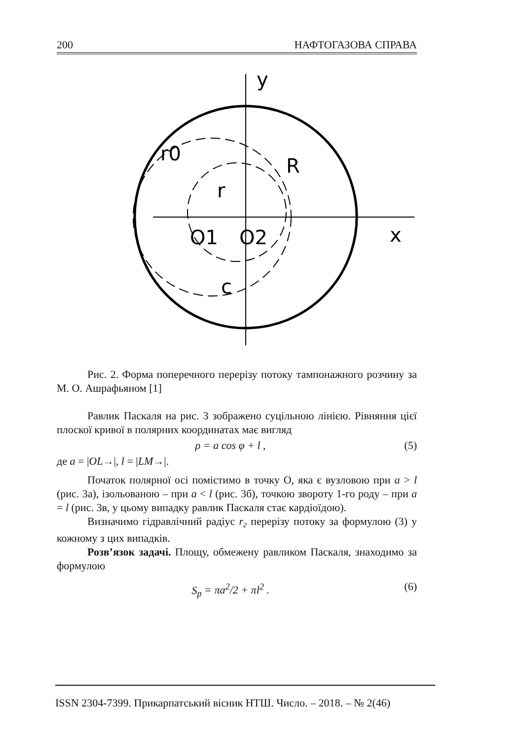200 НАФТОГАЗОВА СПРАВА
y
x
O1
O2
R
r
r0
c
Рис. 2. Форма поперечного перерізу потоку тампонажного розчи­ну за М. О. Ашрафьяном [1]
Равлик Паскаля на рис. 3 зображено суцільною лінією. Рівняння цієї плоскої кривої в полярних координатах має вигляд
ρ = a cos φ + l , (5)
де a = |OL→|, l = |LM→|.
Початок полярної осі помістимо в точку О, яка є вузловою при a > l (рис. 3а), ізольованою – при a < l (рис. 3б), точкою звороту 1-го роду – при a = l (рис. 3в, у цьому випадку равлик Паскаля стає кардіо­їдою).
Визначимо гідравлічний радіус r<sub>г</sub> перерізу потоку за формулою (3) у кожному з цих випадків.
Розв’язок задачі. Площу, обмежену равликом Паскаля, знаходи­мо за формулою
S<sub>p</sub> = πa<sup>2</sup>/2 + πl<sup>2</sup> . (6)
ISSN 2304-7399. Прикарпатський вісник НТШ. Число. – 2018. – № 2(46)